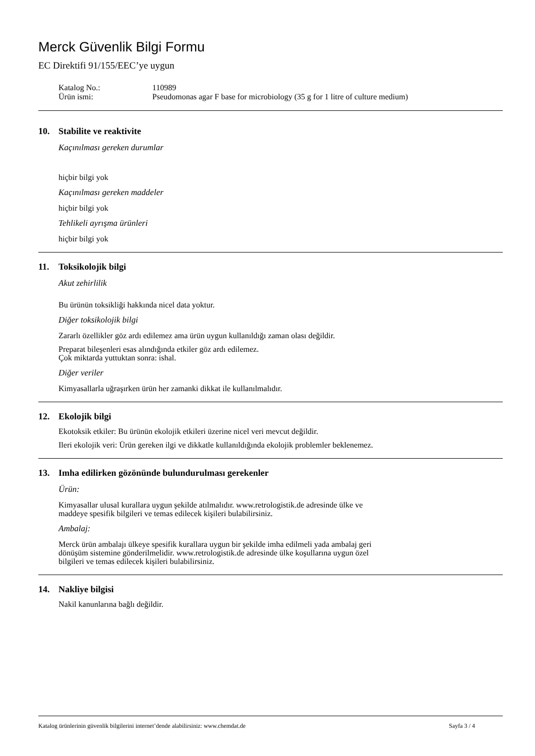Merck Güvenlik Bilgi Formu
EC Direktifi 91/155/EEC’ye uygun
Katalog No.:
110989
Ürün ismi:
Pseudomonas agar F base for microbiology (35 g for 1 litre of culture medium)
10. Stabilite ve reaktivite
Kaçınılması gereken durumlar
hiçbir bilgi yok
Kaçınılması gereken maddeler
hiçbir bilgi yok
Tehlikeli ayrışma ürünleri
hiçbir bilgi yok
11. Toksikolojik bilgi
Akut zehirlilik
Bu ürünün toksikliği hakkında nicel data yoktur.
Diğer toksikolojik bilgi
Zararlı özellikler göz ardı edilemez ama ürün uygun kullanıldığı zaman olası değildir.
Preparat bileşenleri esas alındığında etkiler göz ardı edilemez.
Çok miktarda yuttuktan sonra: ishal.
Diğer veriler
Kimyasallarla uğraşırken ürün her zamanki dikkat ile kullanılmalıdır.
12. Ekolojik bilgi
Ekotoksik etkiler: Bu ürünün ekolojik etkileri üzerine nicel veri mevcut değildir.
Ileri ekolojik veri: Ürün gereken ilgi ve dikkatle kullanıldığında ekolojik problemler beklenemez.
13. Imha edilirken gözönünde bulundurulması gerekenler
Ürün:
Kimyasallar ulusal kurallara uygun şekilde atılmalıdır. www.retrologistik.de adresinde ülke ve
maddeye spesifik bilgileri ve temas edilecek kişileri bulabilirsiniz.
Ambalaj:
Merck ürün ambalajı ülkeye spesifik kurallara uygun bir şekilde imha edilmeli yada ambalaj geri
dönüşüm sistemine gönderilmelidir. www.retrologistik.de adresinde ülke koşullarına uygun özel
bilgileri ve temas edilecek kişileri bulabilirsiniz.
14. Nakliye bilgisi
Nakil kanunlarına bağlı değildir.
Katalog ürünlerinin güvenlik bilgilerini internet’dende alabilirsiniz: www.chemdat.de Sayfa 3 / 4